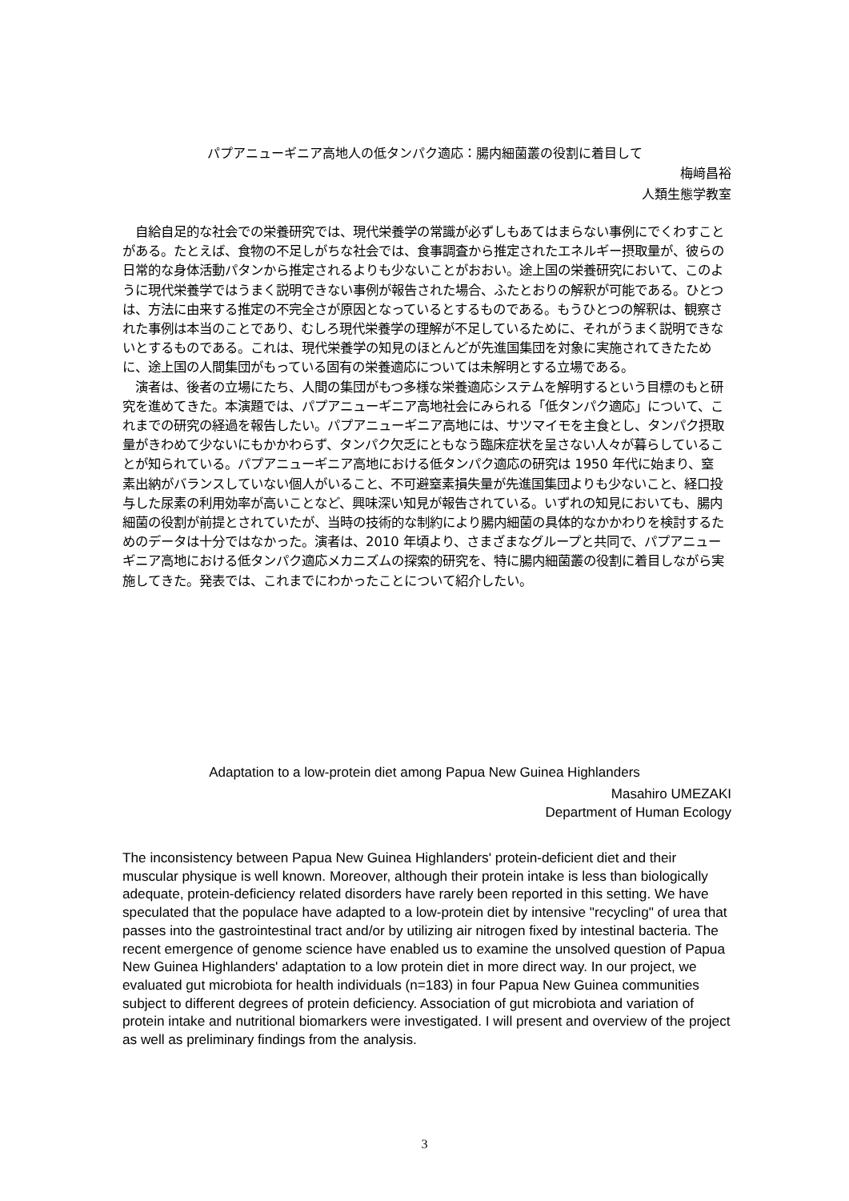パプアニューギニア高地人の低タンパク適応：腸内細菌叢の役割に着目して
梅﨑昌裕
人類生態学教室
自給自足的な社会での栄養研究では、現代栄養学の常識が必ずしもあてはまらない事例にでくわすことがある。たとえば、食物の不足しがちな社会では、食事調査から推定されたエネルギー摂取量が、彼らの日常的な身体活動パタンから推定されるよりも少ないことがおおい。途上国の栄養研究において、このように現代栄養学ではうまく説明できない事例が報告された場合、ふたとおりの解釈が可能である。ひとつは、方法に由来する推定の不完全さが原因となっているとするものである。もうひとつの解釈は、観察された事例は本当のことであり、むしろ現代栄養学の理解が不足しているために、それがうまく説明できないとするものである。これは、現代栄養学の知見のほとんどが先進国集団を対象に実施されてきたために、途上国の人間集団がもっている固有の栄養適応については未解明とする立場である。
演者は、後者の立場にたち、人間の集団がもつ多様な栄養適応システムを解明するという目標のもと研究を進めてきた。本演題では、パプアニューギニア高地社会にみられる「低タンパク適応」について、これまでの研究の経過を報告したい。パプアニューギニア高地には、サツマイモを主食とし、タンパク摂取量がきわめて少ないにもかかわらず、タンパク欠乏にともなう臨床症状を呈さない人々が暮らしていることが知られている。パプアニューギニア高地における低タンパク適応の研究は 1950 年代に始まり、窒素出納がバランスしていない個人がいること、不可避窒素損失量が先進国集団よりも少ないこと、経口投与した尿素の利用効率が高いことなど、興味深い知見が報告されている。いずれの知見においても、腸内細菌の役割が前提とされていたが、当時の技術的な制約により腸内細菌の具体的なかかわりを検討するためのデータは十分ではなかった。演者は、2010 年頃より、さまざまなグループと共同で、パプアニューギニア高地における低タンパク適応メカニズムの探索的研究を、特に腸内細菌叢の役割に着目しながら実施してきた。発表では、これまでにわかったことについて紹介したい。
Adaptation to a low-protein diet among Papua New Guinea Highlanders
Masahiro UMEZAKI
Department of Human Ecology
The inconsistency between Papua New Guinea Highlanders' protein-deficient diet and their muscular physique is well known. Moreover, although their protein intake is less than biologically adequate, protein-deficiency related disorders have rarely been reported in this setting. We have speculated that the populace have adapted to a low-protein diet by intensive "recycling" of urea that passes into the gastrointestinal tract and/or by utilizing air nitrogen fixed by intestinal bacteria. The recent emergence of genome science have enabled us to examine the unsolved question of Papua New Guinea Highlanders' adaptation to a low protein diet in more direct way. In our project, we evaluated gut microbiota for health individuals (n=183) in four Papua New Guinea communities subject to different degrees of protein deficiency. Association of gut microbiota and variation of protein intake and nutritional biomarkers were investigated. I will present and overview of the project as well as preliminary findings from the analysis.
3